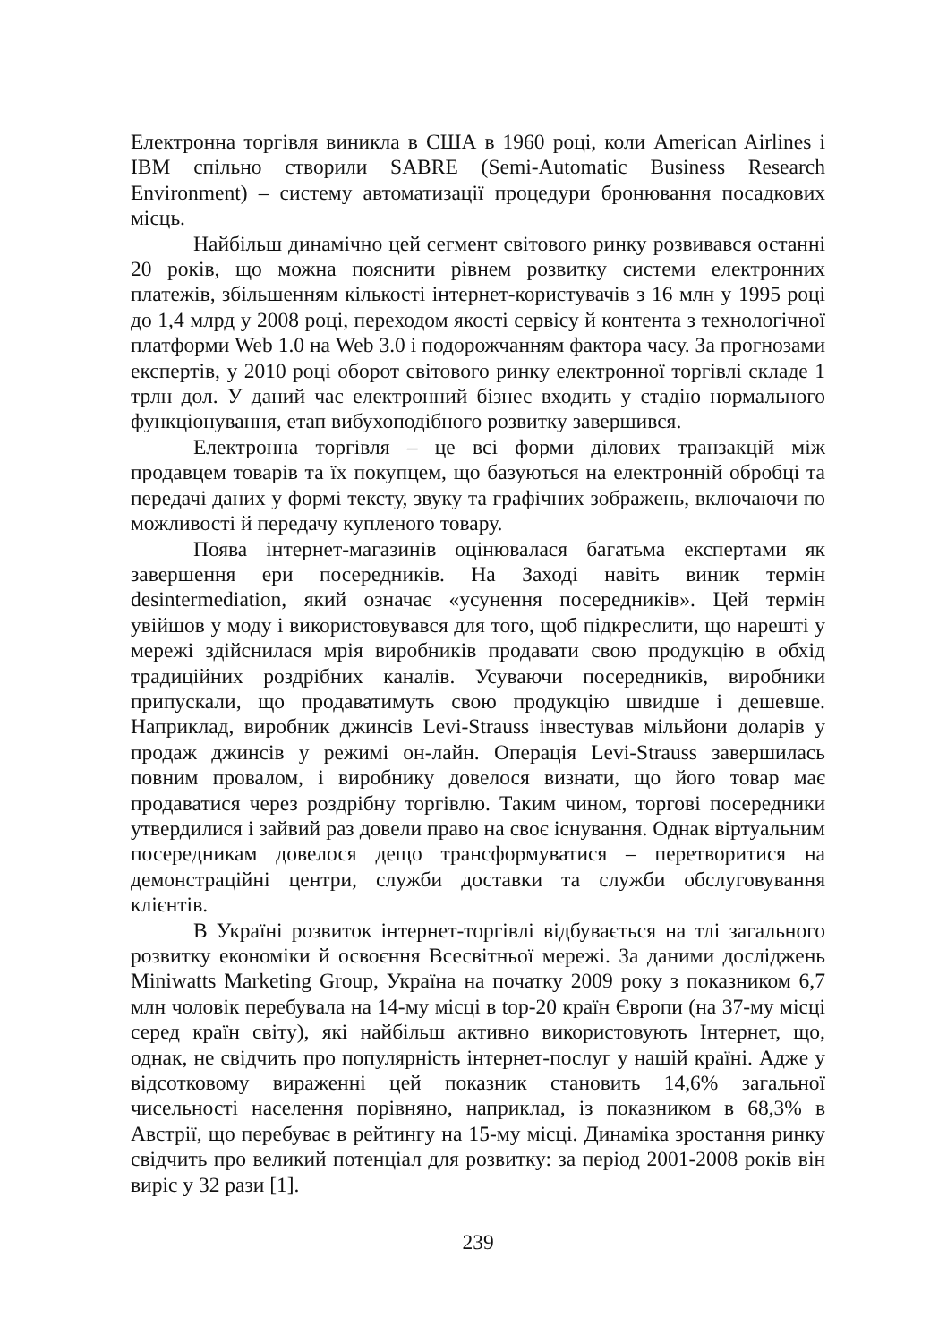Електронна торгівля виникла в США в 1960 році, коли American Airlines і IBM спільно створили SABRE (Semi-Automatic Business Research Environment) – систему автоматизації процедури бронювання посадкових місць.
Найбільш динамічно цей сегмент світового ринку розвивався останні 20 років, що можна пояснити рівнем розвитку системи електронних платежів, збільшенням кількості інтернет-користувачів з 16 млн у 1995 році до 1,4 млрд у 2008 році, переходом якості сервісу й контента з технологічної платформи Web 1.0 на Web 3.0 і подорожчанням фактора часу. За прогнозами експертів, у 2010 році оборот світового ринку електронної торгівлі складе 1 трлн дол. У даний час електронний бізнес входить у стадію нормального функціонування, етап вибухоподібного розвитку завершився.
Електронна торгівля – це всі форми ділових транзакцій між продавцем товарів та їх покупцем, що базуються на електронній обробці та передачі даних у формі тексту, звуку та графічних зображень, включаючи по можливості й передачу купленого товару.
Поява інтернет-магазинів оцінювалася багатьма експертами як завершення ери посередників. На Заході навіть виник термін desintermediation, який означає «усунення посередників». Цей термін увійшов у моду і використовувався для того, щоб підкреслити, що нарешті у мережі здійснилася мрія виробників продавати свою продукцію в обхід традиційних роздрібних каналів. Усуваючи посередників, виробники припускали, що продаватимуть свою продукцію швидше і дешевше. Наприклад, виробник джинсів Levi-Strauss інвестував мільйони доларів у продаж джинсів у режимі он-лайн. Операція Levi-Strauss завершилась повним провалом, і виробнику довелося визнати, що його товар має продаватися через роздрібну торгівлю. Таким чином, торгові посередники утвердилися і зайвий раз довели право на своє існування. Однак віртуальним посередникам довелося дещо трансформуватися – перетворитися на демонстраційні центри, служби доставки та служби обслуговування клієнтів.
В Україні розвиток інтернет-торгівлі відбувається на тлі загального розвитку економіки й освоєння Всесвітньої мережі. За даними досліджень Miniwatts Marketing Group, Україна на початку 2009 року з показником 6,7 млн чоловік перебувала на 14-му місці в top-20 країн Європи (на 37-му місці серед країн світу), які найбільш активно використовують Інтернет, що, однак, не свідчить про популярність інтернет-послуг у нашій країні. Адже у відсотковому вираженні цей показник становить 14,6% загальної чисельності населення порівняно, наприклад, із показником в 68,3% в Австрії, що перебуває в рейтингу на 15-му місці. Динаміка зростання ринку свідчить про великий потенціал для розвитку: за період 2001-2008 років він виріс у 32 рази [1].
239